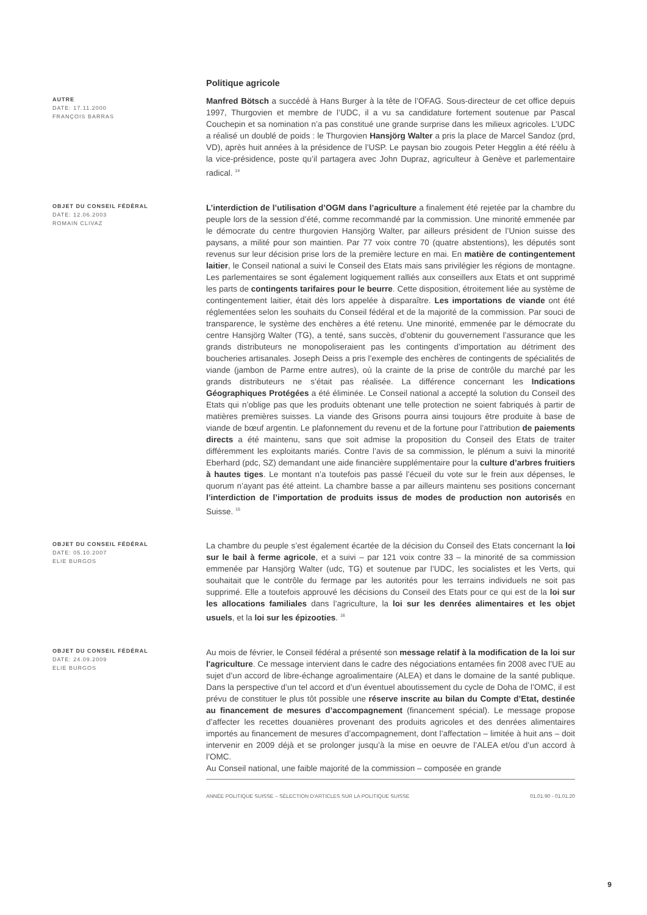Politique agricole
AUTRE
DATE: 17.11.2000
FRANÇOIS BARRAS
Manfred Bötsch a succédé à Hans Burger à la tête de l’OFAG. Sous-directeur de cet office depuis 1997, Thurgovien et membre de l’UDC, il a vu sa candidature fortement soutenue par Pascal Couchepin et sa nomination n’a pas constitué une grande surprise dans les milieux agricoles. L’UDC a réalisé un doublé de poids : le Thurgovien Hansjörg Walter a pris la place de Marcel Sandoz (prd, VD), après huit années à la présidence de l’USP. Le paysan bio zougois Peter Hegglin a été réélu à la vice-présidence, poste qu’il partagera avec John Dupraz, agriculteur à Genève et parlementaire radical. <sup>14</sup>
OBJET DU CONSEIL FÉDÉRAL
DATE: 12.06.2003
ROMAIN CLIVAZ
L’interdiction de l’utilisation d’OGM dans l’agriculture a finalement été rejetée par la chambre du peuple lors de la session d’été, comme recommandé par la commission. Une minorité emmenée par le démocrate du centre thurgovien Hansjörg Walter, par ailleurs président de l’Union suisse des paysans, a milité pour son maintien. Par 77 voix contre 70 (quatre abstentions), les députés sont revenus sur leur décision prise lors de la première lecture en mai. En matière de contingentement laitier, le Conseil national a suivi le Conseil des Etats mais sans privilégier les régions de montagne. Les parlementaires se sont également logiquement ralliés aux conseillers aux Etats et ont supprimé les parts de contingents tarifaires pour le beurre. Cette disposition, étroitement liée au système de contingentement laitier, était dès lors appelée à disparaître. Les importations de viande ont été réglementées selon les souhaits du Conseil fédéral et de la majorité de la commission. Par souci de transparence, le système des enchères a été retenu. Une minorité, emmenée par le démocrate du centre Hansjörg Walter (TG), a tenté, sans succès, d’obtenir du gouvernement l’assurance que les grands distributeurs ne monopoliseraient pas les contingents d’importation au détriment des boucheries artisanales. Joseph Deiss a pris l’exemple des enchères de contingents de spécialités de viande (jambon de Parme entre autres), où la crainte de la prise de contrôle du marché par les grands distributeurs ne s’était pas réalisée. La différence concernant les Indications Géographiques Protégées a été éliminée. Le Conseil national a accepté la solution du Conseil des Etats qui n’oblige pas que les produits obtenant une telle protection ne soient fabriqués à partir de matières premières suisses. La viande des Grisons pourra ainsi toujours être produite à base de viande de bœuf argentin. Le plafonnement du revenu et de la fortune pour l’attribution de paiements directs a été maintenu, sans que soit admise la proposition du Conseil des Etats de traiter différemment les exploitants mariés. Contre l’avis de sa commission, le plénum a suivi la minorité Eberhard (pdc, SZ) demandant une aide financière supplémentaire pour la culture d’arbres fruitiers à hautes tiges. Le montant n’a toutefois pas passé l’écueil du vote sur le frein aux dépenses, le quorum n’ayant pas été atteint. La chambre basse a par ailleurs maintenu ses positions concernant l’interdiction de l’importation de produits issus de modes de production non autorisés en Suisse. <sup>15</sup>
OBJET DU CONSEIL FÉDÉRAL
DATE: 05.10.2007
ELIE BURGOS
La chambre du peuple s’est également écartée de la décision du Conseil des Etats concernant la loi sur le bail à ferme agricole, et a suivi – par 121 voix contre 33 – la minorité de sa commission emmenée par Hansjörg Walter (udc, TG) et soutenue par l’UDC, les socialistes et les Verts, qui souhaitait que le contrôle du fermage par les autorités pour les terrains individuels ne soit pas supprimé. Elle a toutefois approuvé les décisions du Conseil des Etats pour ce qui est de la loi sur les allocations familiales dans l’agriculture, la loi sur les denrées alimentaires et les objet usuels, et la loi sur les épizooties. <sup>16</sup>
OBJET DU CONSEIL FÉDÉRAL
DATE: 24.09.2009
ELIE BURGOS
Au mois de février, le Conseil fédéral a présenté son message relatif à la modification de la loi sur l'agriculture. Ce message intervient dans le cadre des négociations entamées fin 2008 avec l’UE au sujet d’un accord de libre-échange agroalimentaire (ALEA) et dans le domaine de la santé publique. Dans la perspective d’un tel accord et d’un éventuel aboutissement du cycle de Doha de l’OMC, il est prévu de constituer le plus tôt possible une réserve inscrite au bilan du Compte d’Etat, destinée au financement de mesures d’accompagnement (financement spécial). Le message propose d’affecter les recettes douanières provenant des produits agricoles et des denrées alimentaires importés au financement de mesures d’accompagnement, dont l’affectation – limitée à huit ans – doit intervenir en 2009 déjà et se prolonger jusqu’à la mise en oeuvre de l’ALEA et/ou d’un accord à l’OMC.
Au Conseil national, une faible majorité de la commission – composée en grande
ANNÉE POLITIQUE SUISSE – SÉLECTION D'ARTICLES SUR LA POLITIQUE SUISSE 01.01.90 - 01.01.20
9